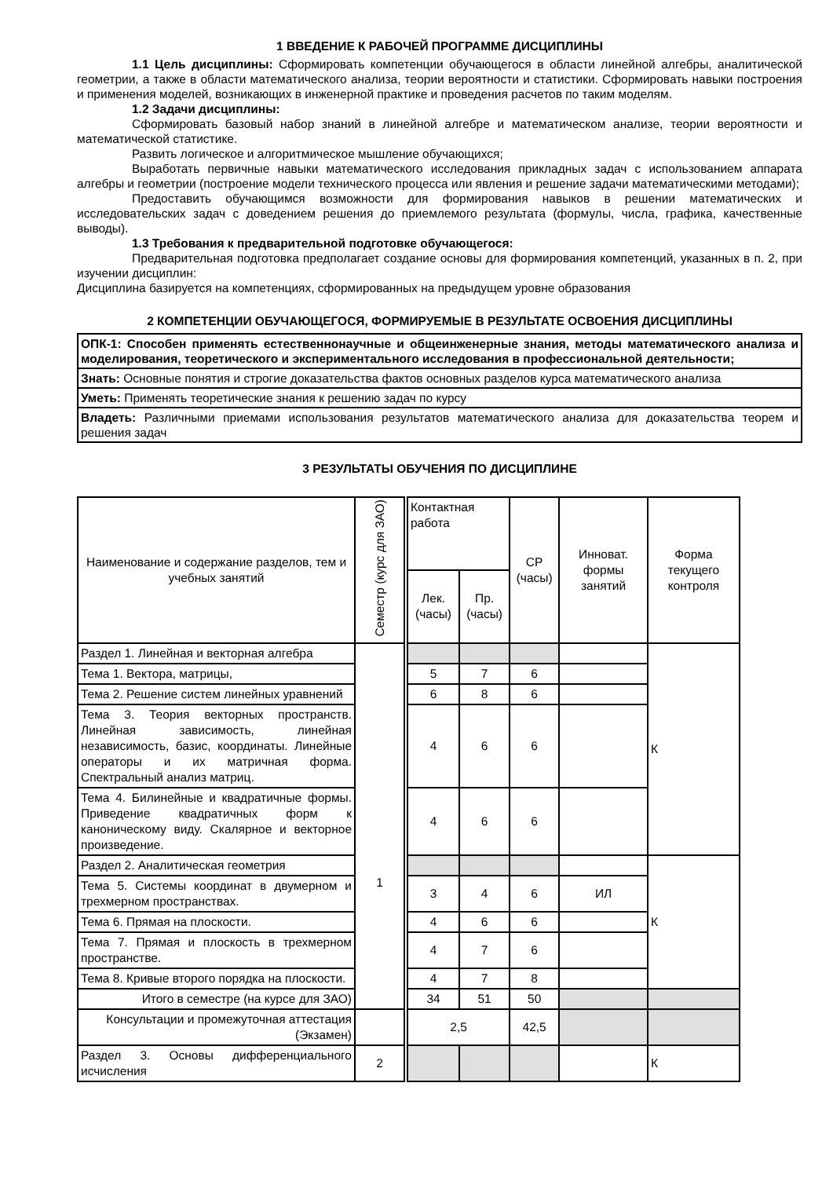1 ВВЕДЕНИЕ К РАБОЧЕЙ ПРОГРАММЕ ДИСЦИПЛИНЫ
1.1 Цель дисциплины: Сформировать компетенции обучающегося в области линейной алгебры, аналитической геометрии, а также в области математического анализа, теории вероятности и статистики. Сформировать навыки построения и применения моделей, возникающих в инженерной практике и проведения расчетов по таким моделям.
1.2 Задачи дисциплины:
Сформировать базовый набор знаний в линейной алгебре и математическом анализе, теории вероятности и математической статистике.
Развить логическое и алгоритмическое мышление обучающихся;
Выработать первичные навыки математического исследования прикладных задач с использованием аппарата алгебры и геометрии (построение модели технического процесса или явления и решение задачи математическими методами);
Предоставить обучающимся возможности для формирования навыков в решении математических и исследовательских задач с доведением решения до приемлемого результата (формулы, числа, графика, качественные выводы).
1.3 Требования к предварительной подготовке обучающегося:
Предварительная подготовка предполагает создание основы для формирования компетенций, указанных в п. 2, при изучении дисциплин:
Дисциплина базируется на компетенциях, сформированных на предыдущем уровне образования
2 КОМПЕТЕНЦИИ ОБУЧАЮЩЕГОСЯ, ФОРМИРУЕМЫЕ В РЕЗУЛЬТАТЕ ОСВОЕНИЯ ДИСЦИПЛИНЫ
| ОПК-1: Способен применять естественнонаучные и общеинженерные знания, методы математического анализа и моделирования, теоретического и экспериментального исследования в профессиональной деятельности; |
| Знать: Основные понятия и строгие доказательства фактов основных разделов курса математического анализа |
| Уметь: Применять теоретические знания к решению задач по курсу |
| Владеть: Различными приемами использования результатов математического анализа для доказательства теорем и решения задач |
3 РЕЗУЛЬТАТЫ ОБУЧЕНИЯ ПО ДИСЦИПЛИНЕ
| Наименование и содержание разделов, тем и учебных занятий | Семестр (курс для ЗАО) | | Контактная работа | | СР (часы) | Инноват. формы занятий | Форма текущего контроля |
| --- | --- | --- | --- | --- | --- | --- | --- |
| | | | Лек. (часы) | Пр. (часы) | | | |
| Раздел 1. Линейная и векторная алгебра | 1 | | | | | | К |
| Тема 1. Вектора, матрицы, | | | 5 | 7 | 6 | | |
| Тема 2. Решение систем линейных уравнений | | | 6 | 8 | 6 | | |
| Тема 3. Теория векторных пространств. Линейная зависимость, линейная независимость, базис, координаты. Линейные операторы и их матричная форма. Спектральный анализ матриц. | | | 4 | 6 | 6 | | |
| Тема 4. Билинейные и квадратичные формы. Приведение квадратичных форм к каноническому виду. Скалярное и векторное произведение. | | | 4 | 6 | 6 | | |
| Раздел 2. Аналитическая геометрия | | | | | | | К |
| Тема 5. Системы координат в двумерном и трехмерном пространствах. | | | 3 | 4 | 6 | ИЛ | |
| Тема 6. Прямая на плоскости. | | | 4 | 6 | 6 | | |
| Тема 7. Прямая и плоскость в трехмерном пространстве. | | | 4 | 7 | 6 | | |
| Тема 8. Кривые второго порядка на плоскости. | | | 4 | 7 | 8 | | |
| Итого в семестре (на курсе для ЗАО) | | | 34 | 51 | 50 | | |
| Консультации и промежуточная аттестация (Экзамен) | | | 2,5 | | 42,5 | | |
| Раздел 3. Основы дифференциального исчисления | 2 | | | | | | К |